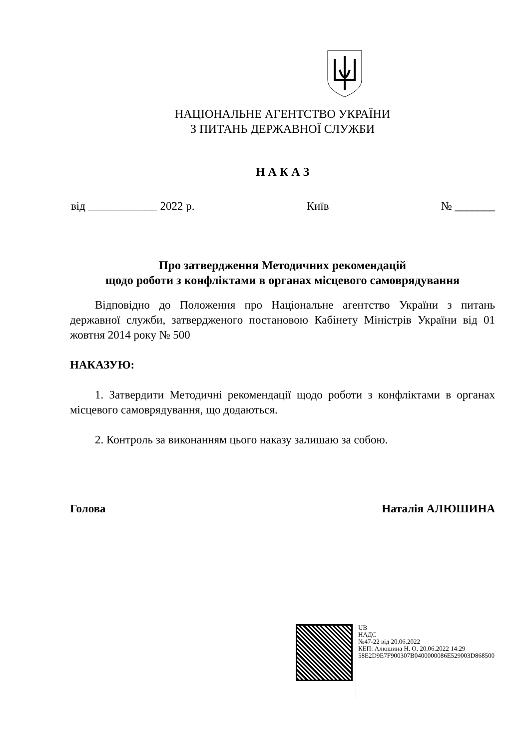НАЦІОНАЛЬНЕ АГЕНТСТВО УКРАЇНИ
З ПИТАНЬ ДЕРЖАВНОЇ СЛУЖБИ
Н А К А З
від ____________ 2022 р. Київ № _______
Про затвердження Методичних рекомендацій
щодо роботи з конфліктами в органах місцевого самоврядування
Відповідно до Положення про Національне агентство України з питань державної служби, затвердженого постановою Кабінету Міністрів України від 01 жовтня 2014 року № 500
НАКАЗУЮ:
1. Затвердити Методичні рекомендації щодо роботи з конфліктами в органах місцевого самоврядування, що додаються.
2. Контроль за виконанням цього наказу залишаю за собою.
Голова Наталія АЛЮШИНА
UB
НАДС
№47-22 від 20.06.2022
КЕП: Алюшина Н. О. 20.06.2022 14:29
58E2D9E7F900307B0400000086E529003D868500